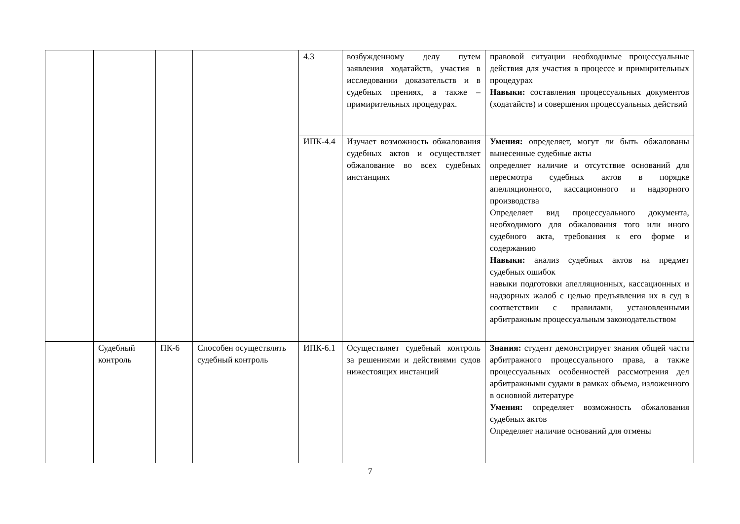| | | | | 4.3 | возбужденному делу путем заявления ходатайств, участия в исследовании доказательств и в судебных прениях, а также – примирительных процедурах. | правовой ситуации необходимые процессуальные действия для участия в процессе и примирительных процедурах Навыки: составления процессуальных документов (ходатайств) и совершения процессуальных действий |
| | | | | ИПК-4.4 | Изучает возможность обжалования судебных актов и осуществляет обжалование во всех судебных инстанциях | Умения: определяет, могут ли быть обжалованы вынесенные судебные акты определяет наличие и отсутствие оснований для пересмотра судебных актов в порядке апелляционного, кассационного и надзорного производства Определяет вид процессуального документа, необходимого для обжалования того или иного судебного акта, требования к его форме и содержанию Навыки: анализ судебных актов на предмет судебных ошибок навыки подготовки апелляционных, кассационных и надзорных жалоб с целью предъявления их в суд в соответствии с правилами, установленными арбитражным процессуальным законодательством |
| | Судебный контроль | ПК-6 | Способен осуществлять судебный контроль | ИПК-6.1 | Осуществляет судебный контроль за решениями и действиями судов нижестоящих инстанций | Знания: студент демонстрирует знания общей части арбитражного процессуального права, а также процессуальных особенностей рассмотрения дел арбитражными судами в рамках объема, изложенного в основной литературе Умения: определяет возможность обжалования судебных актов Определяет наличие оснований для отмены |
7